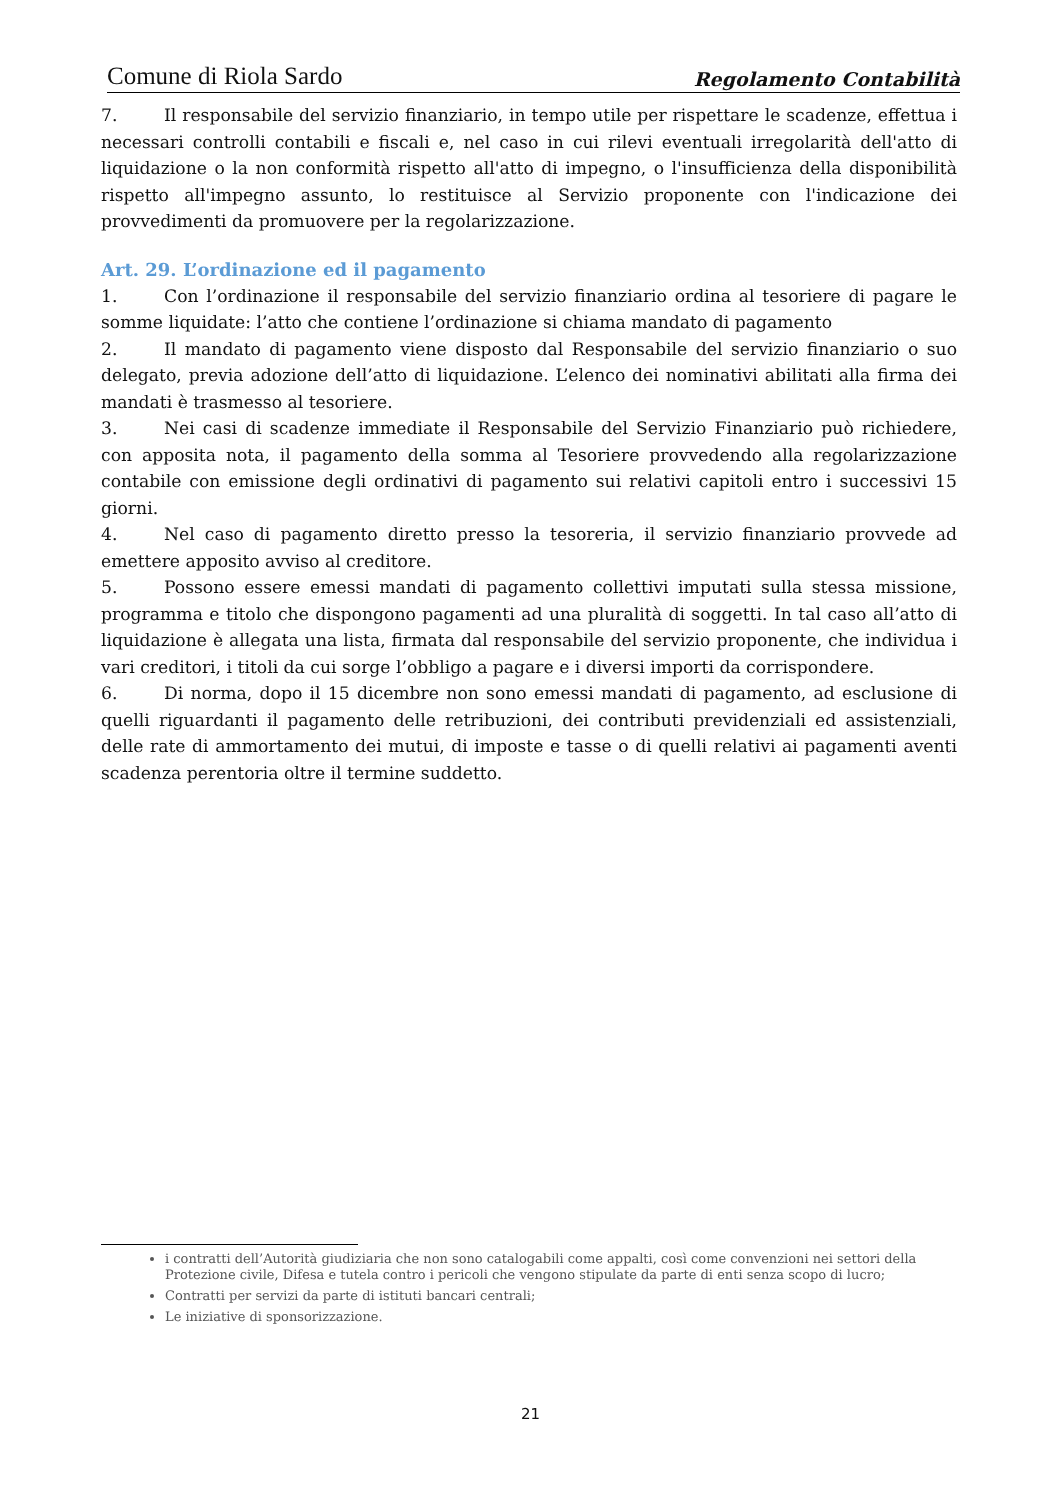Comune di Riola Sardo Regolamento Contabilità
7. Il responsabile del servizio finanziario, in tempo utile per rispettare le scadenze, effettua i necessari controlli contabili e fiscali e, nel caso in cui rilevi eventuali irregolarità dell'atto di liquidazione o la non conformità rispetto all'atto di impegno, o l'insufficienza della disponibilità rispetto all'impegno assunto, lo restituisce al Servizio proponente con l'indicazione dei provvedimenti da promuovere per la regolarizzazione.
Art. 29. L’ordinazione ed il pagamento
1. Con l’ordinazione il responsabile del servizio finanziario ordina al tesoriere di pagare le somme liquidate: l’atto che contiene l’ordinazione si chiama mandato di pagamento
2. Il mandato di pagamento viene disposto dal Responsabile del servizio finanziario o suo delegato, previa adozione dell’atto di liquidazione. L’elenco dei nominativi abilitati alla firma dei mandati è trasmesso al tesoriere.
3. Nei casi di scadenze immediate il Responsabile del Servizio Finanziario può richiedere, con apposita nota, il pagamento della somma al Tesoriere provvedendo alla regolarizzazione contabile con emissione degli ordinativi di pagamento sui relativi capitoli entro i successivi 15 giorni.
4. Nel caso di pagamento diretto presso la tesoreria, il servizio finanziario provvede ad emettere apposito avviso al creditore.
5. Possono essere emessi mandati di pagamento collettivi imputati sulla stessa missione, programma e titolo che dispongono pagamenti ad una pluralità di soggetti. In tal caso all’atto di liquidazione è allegata una lista, firmata dal responsabile del servizio proponente, che individua i vari creditori, i titoli da cui sorge l’obbligo a pagare e i diversi importi da corrispondere.
6. Di norma, dopo il 15 dicembre non sono emessi mandati di pagamento, ad esclusione di quelli riguardanti il pagamento delle retribuzioni, dei contributi previdenziali ed assistenziali, delle rate di ammortamento dei mutui, di imposte e tasse o di quelli relativi ai pagamenti aventi scadenza perentoria oltre il termine suddetto.
i contratti dell’Autorità giudiziaria che non sono catalogabili come appalti, così come convenzioni nei settori della Protezione civile, Difesa e tutela contro i pericoli che vengono stipulate da parte di enti senza scopo di lucro;
Contratti per servizi da parte di istituti bancari centrali;
Le iniziative di sponsorizzazione.
21